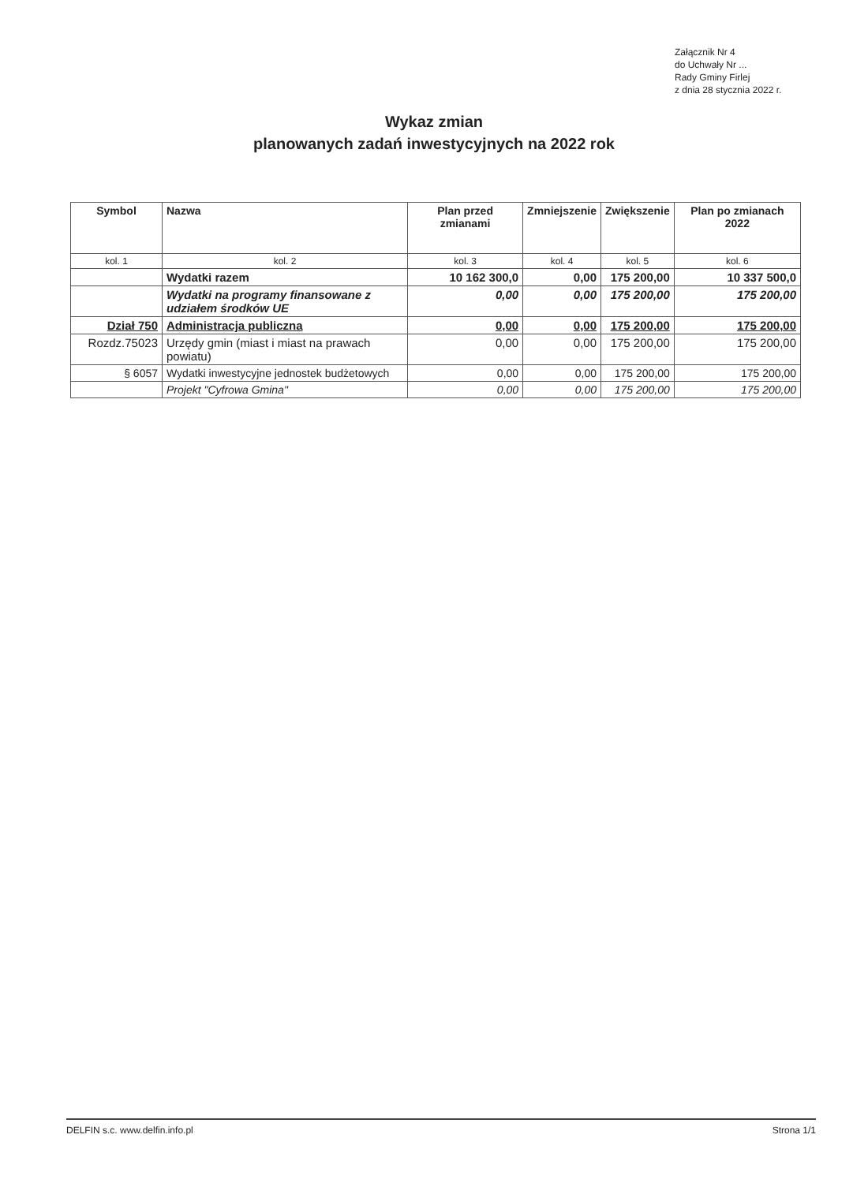Załącznik Nr 4
do Uchwały Nr ...
Rady Gminy Firlej
z dnia 28 stycznia 2022 r.
Wykaz zmian
planowanych zadań inwestycyjnych na 2022 rok
| Symbol | Nazwa | Plan przed zmianami | Zmniejszenie | Zwiększenie | Plan po zmianach 2022 |
| --- | --- | --- | --- | --- | --- |
| kol. 1 | kol. 2 | kol. 3 | kol. 4 | kol. 5 | kol. 6 |
| | Wydatki razem | 10 162 300,0 | 0,00 | 175 200,00 | 10 337 500,0 |
| | Wydatki na programy finansowane z udziałem środków UE | 0,00 | 0,00 | 175 200,00 | 175 200,00 |
| Dział 750 | Administracja publiczna | 0,00 | 0,00 | 175 200,00 | 175 200,00 |
| Rozdz.75023 | Urzędy gmin (miast i miast na prawach powiatu) | 0,00 | 0,00 | 175 200,00 | 175 200,00 |
| § 6057 | Wydatki inwestycyjne jednostek budżetowych | 0,00 | 0,00 | 175 200,00 | 175 200,00 |
| | Projekt "Cyfrowa Gmina" | 0,00 | 0,00 | 175 200,00 | 175 200,00 |
DELFIN s.c. www.delfin.info.pl Strona 1/1